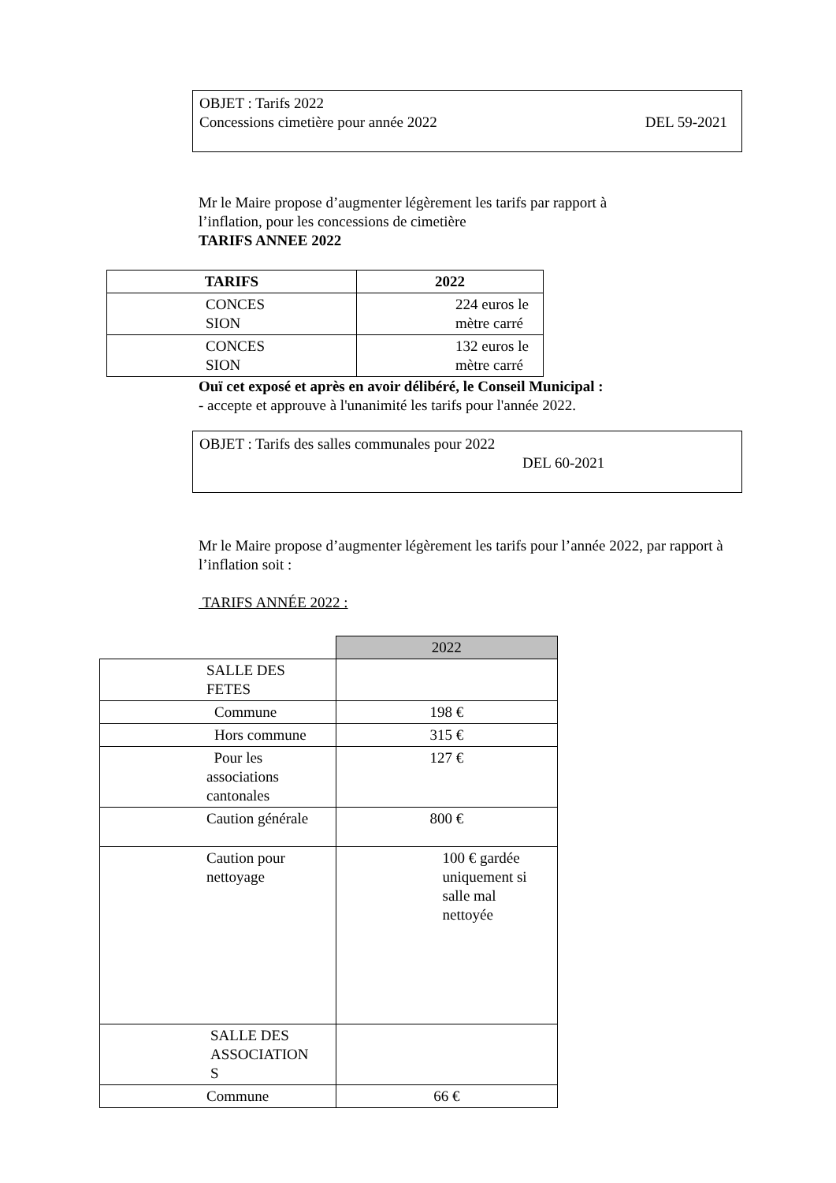OBJET : Tarifs 2022
Concessions cimetière pour année 2022 DEL 59-2021
Mr le Maire propose d’augmenter légèrement les tarifs par rapport à
l’inflation, pour les concessions de cimetière
TARIFS ANNEE 2022
| TARIFS | 2022 |
| --- | --- |
| CONCES SION | 224 euros le mètre carré |
| CONCES SION | 132 euros le mètre carré |
Ouï cet exposé et après en avoir délibéré, le Conseil Municipal :
- accepte et approuve à l'unanimité les tarifs pour l'année 2022.
OBJET : Tarifs des salles communales pour 2022
DEL 60-2021
Mr le Maire propose d’augmenter légèrement les tarifs pour l’année 2022, par rapport à l’inflation soit :
TARIFS ANNÉE 2022 :
| | 2022 |
| SALLE DES FETES | |
| Commune | 198 € |
| Hors commune | 315 € |
| Pour les associations cantonales | 127 € |
| Caution générale | 800 € |
| Caution pour nettoyage | 100 € gardée uniquement si salle mal nettoyée |
| SALLE DES ASSOCIATION S | |
| Commune | 66 € |